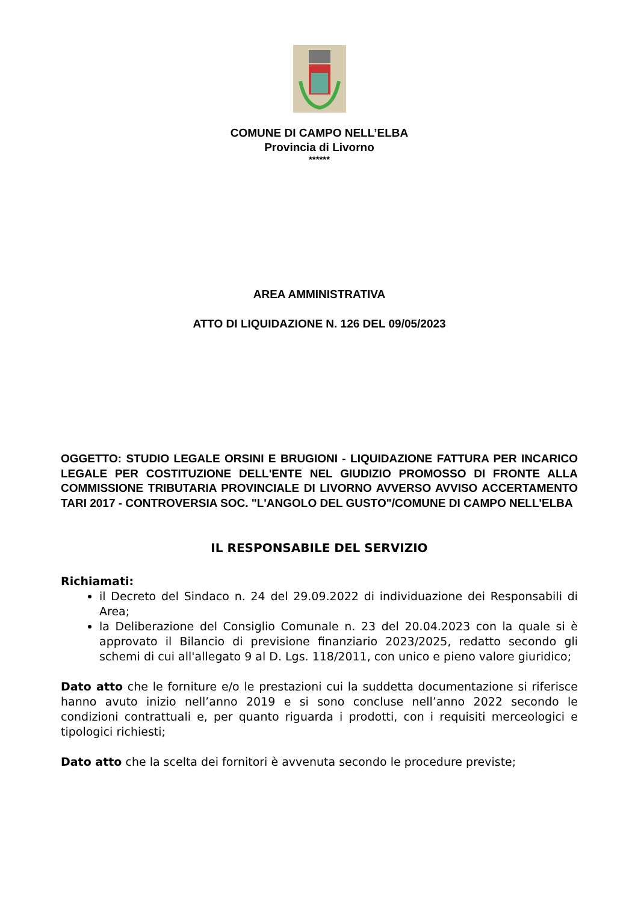COMUNE DI CAMPO NELL’ELBA
Provincia di Livorno
******
AREA AMMINISTRATIVA
ATTO DI LIQUIDAZIONE N. 126 DEL 09/05/2023
OGGETTO: STUDIO LEGALE ORSINI E BRUGIONI - LIQUIDAZIONE FATTURA PER INCARICO LEGALE PER COSTITUZIONE DELL'ENTE NEL GIUDIZIO PROMOSSO DI FRONTE ALLA COMMISSIONE TRIBUTARIA PROVINCIALE DI LIVORNO AVVERSO AVVISO ACCERTAMENTO TARI 2017 - CONTROVERSIA SOC. "L'ANGOLO DEL GUSTO"/COMUNE DI CAMPO NELL'ELBA
IL RESPONSABILE DEL SERVIZIO
Richiamati:
il Decreto del Sindaco n. 24 del 29.09.2022 di individuazione dei Responsabili di Area;
la Deliberazione del Consiglio Comunale n. 23 del 20.04.2023 con la quale si è approvato il Bilancio di previsione finanziario 2023/2025, redatto secondo gli schemi di cui all'allegato 9 al D. Lgs. 118/2011, con unico e pieno valore giuridico;
Dato atto che le forniture e/o le prestazioni cui la suddetta documentazione si riferisce hanno avuto inizio nell’anno 2019 e si sono concluse nell’anno 2022 secondo le condizioni contrattuali e, per quanto riguarda i prodotti, con i requisiti merceologici e tipologici richiesti;
Dato atto che la scelta dei fornitori è avvenuta secondo le procedure previste;